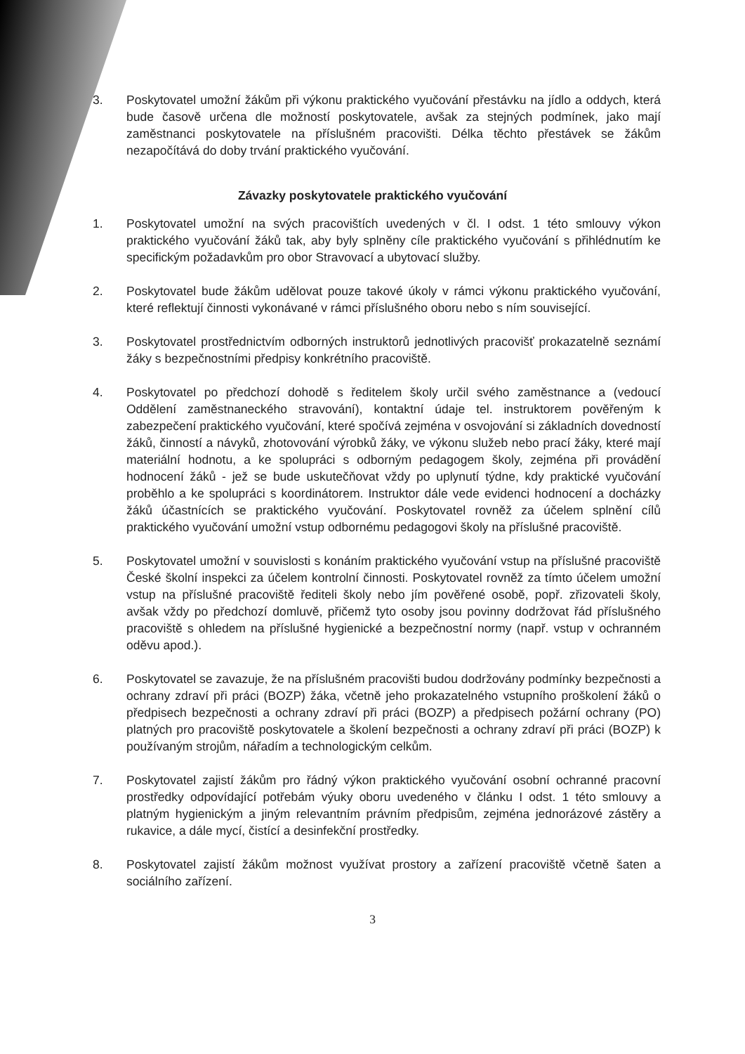3. Poskytovatel umožní žákům při výkonu praktického vyučování přestávku na jídlo a oddych, která bude časově určena dle možností poskytovatele, avšak za stejných podmínek, jako mají zaměstnanci poskytovatele na příslušném pracovišti. Délka těchto přestávek se žákům nezapočítává do doby trvání praktického vyučování.
Závazky poskytovatele praktického vyučování
1. Poskytovatel umožní na svých pracovištích uvedených v čl. I odst. 1 této smlouvy výkon praktického vyučování žáků tak, aby byly splněny cíle praktického vyučování s přihlédnutím ke specifickým požadavkům pro obor Stravovací a ubytovací služby.
2. Poskytovatel bude žákům udělovat pouze takové úkoly v rámci výkonu praktického vyučování, které reflektují činnosti vykonávané v rámci příslušného oboru nebo s ním související.
3. Poskytovatel prostřednictvím odborných instruktorů jednotlivých pracovišť prokazatelně seznámí žáky s bezpečnostními předpisy konkrétního pracoviště.
4. Poskytovatel po předchozí dohodě s ředitelem školy určil svého zaměstnance a (vedoucí Oddělení zaměstnaneckého stravování), kontaktní údaje tel. instruktorem pověřeným k zabezpečení praktického vyučování, které spočívá zejména v osvojování si základních dovedností žáků, činností a návyků, zhotovování výrobků žáky, ve výkonu služeb nebo prací žáky, které mají materiální hodnotu, a ke spolupráci s odborným pedagogem školy, zejména při provádění hodnocení žáků - jež se bude uskutečňovat vždy po uplynutí týdne, kdy praktické vyučování proběhlo a ke spolupráci s koordinátorem. Instruktor dále vede evidenci hodnocení a docházky žáků účastnících se praktického vyučování. Poskytovatel rovněž za účelem splnění cílů praktického vyučování umožní vstup odbornému pedagogovi školy na příslušné pracoviště.
5. Poskytovatel umožní v souvislosti s konáním praktického vyučování vstup na příslušné pracoviště České školní inspekci za účelem kontrolní činnosti. Poskytovatel rovněž za tímto účelem umožní vstup na příslušné pracoviště řediteli školy nebo jím pověřené osobě, popř. zřizovateli školy, avšak vždy po předchozí domluvě, přičemž tyto osoby jsou povinny dodržovat řád příslušného pracoviště s ohledem na příslušné hygienické a bezpečnostní normy (např. vstup v ochranném oděvu apod.).
6. Poskytovatel se zavazuje, že na příslušném pracovišti budou dodržovány podmínky bezpečnosti a ochrany zdraví při práci (BOZP) žáka, včetně jeho prokazatelného vstupního proškolení žáků o předpisech bezpečnosti a ochrany zdraví při práci (BOZP) a předpisech požární ochrany (PO) platných pro pracoviště poskytovatele a školení bezpečnosti a ochrany zdraví při práci (BOZP) k používaným strojům, nářadím a technologickým celkům.
7. Poskytovatel zajistí žákům pro řádný výkon praktického vyučování osobní ochranné pracovní prostředky odpovídající potřebám výuky oboru uvedeného v článku I odst. 1 této smlouvy a platným hygienickým a jiným relevantním právním předpisům, zejména jednorázové zástěry a rukavice, a dále mycí, čistící a desinfekční prostředky.
8. Poskytovatel zajistí žákům možnost využívat prostory a zařízení pracoviště včetně šaten a sociálního zařízení.
3